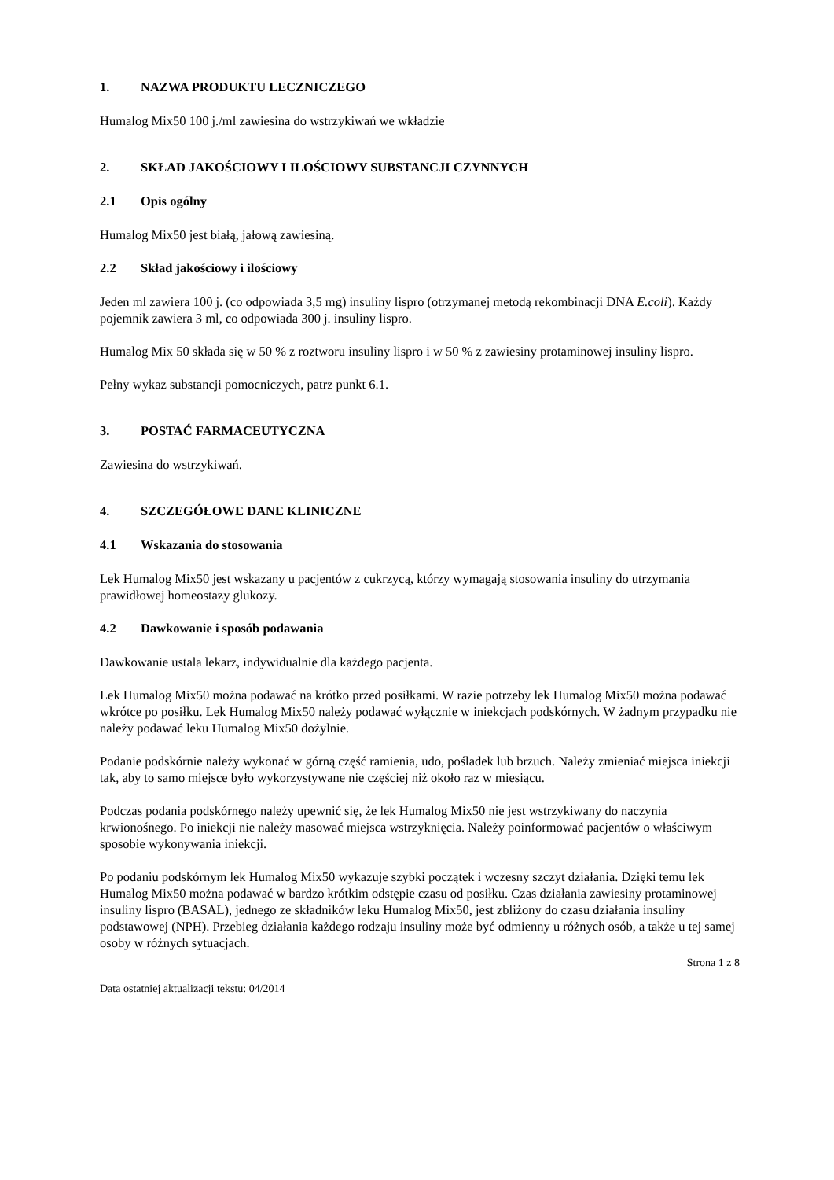1. NAZWA PRODUKTU LECZNICZEGO
Humalog Mix50 100 j./ml zawiesina do wstrzykiwań we wkładzie
2. SKŁAD JAKOŚCIOWY I ILOŚCIOWY SUBSTANCJI CZYNNYCH
2.1 Opis ogólny
Humalog Mix50 jest białą, jałową zawiesiną.
2.2 Skład jakościowy i ilościowy
Jeden ml zawiera 100 j. (co odpowiada 3,5 mg) insuliny lispro (otrzymanej metodą rekombinacji DNA E.coli). Każdy pojemnik zawiera 3 ml, co odpowiada 300 j. insuliny lispro.
Humalog Mix 50 składa się w 50 % z roztworu insuliny lispro i w 50 % z zawiesiny protaminowej insuliny lispro.
Pełny wykaz substancji pomocniczych, patrz punkt 6.1.
3. POSTAĆ FARMACEUTYCZNA
Zawiesina do wstrzykiwań.
4. SZCZEGÓŁOWE DANE KLINICZNE
4.1 Wskazania do stosowania
Lek Humalog Mix50 jest wskazany u pacjentów z cukrzycą, którzy wymagają stosowania insuliny do utrzymania prawidłowej homeostazy glukozy.
4.2 Dawkowanie i sposób podawania
Dawkowanie ustala lekarz, indywidualnie dla każdego pacjenta.
Lek Humalog Mix50 można podawać na krótko przed posiłkami. W razie potrzeby lek Humalog Mix50 można podawać wkrótce po posiłku. Lek Humalog Mix50 należy podawać wyłącznie w iniekcjach podskórnych. W żadnym przypadku nie należy podawać leku Humalog Mix50 dożylnie.
Podanie podskórnie należy wykonać w górną część ramienia, udo, pośladek lub brzuch. Należy zmieniać miejsca iniekcji tak, aby to samo miejsce było wykorzystywane nie częściej niż około raz w miesiącu.
Podczas podania podskórnego należy upewnić się, że lek Humalog Mix50 nie jest wstrzykiwany do naczynia krwionośnego. Po iniekcji nie należy masować miejsca wstrzyknięcia. Należy poinformować pacjentów o właściwym sposobie wykonywania iniekcji.
Po podaniu podskórnym lek Humalog Mix50 wykazuje szybki początek i wczesny szczyt działania. Dzięki temu lek Humalog Mix50 można podawać w bardzo krótkim odstępie czasu od posiłku. Czas działania zawiesiny protaminowej insuliny lispro (BASAL), jednego ze składników leku Humalog Mix50, jest zbliżony do czasu działania insuliny podstawowej (NPH). Przebieg działania każdego rodzaju insuliny może być odmienny u różnych osób, a także u tej samej osoby w różnych sytuacjach.
Strona 1 z 8
Data ostatniej aktualizacji tekstu: 04/2014